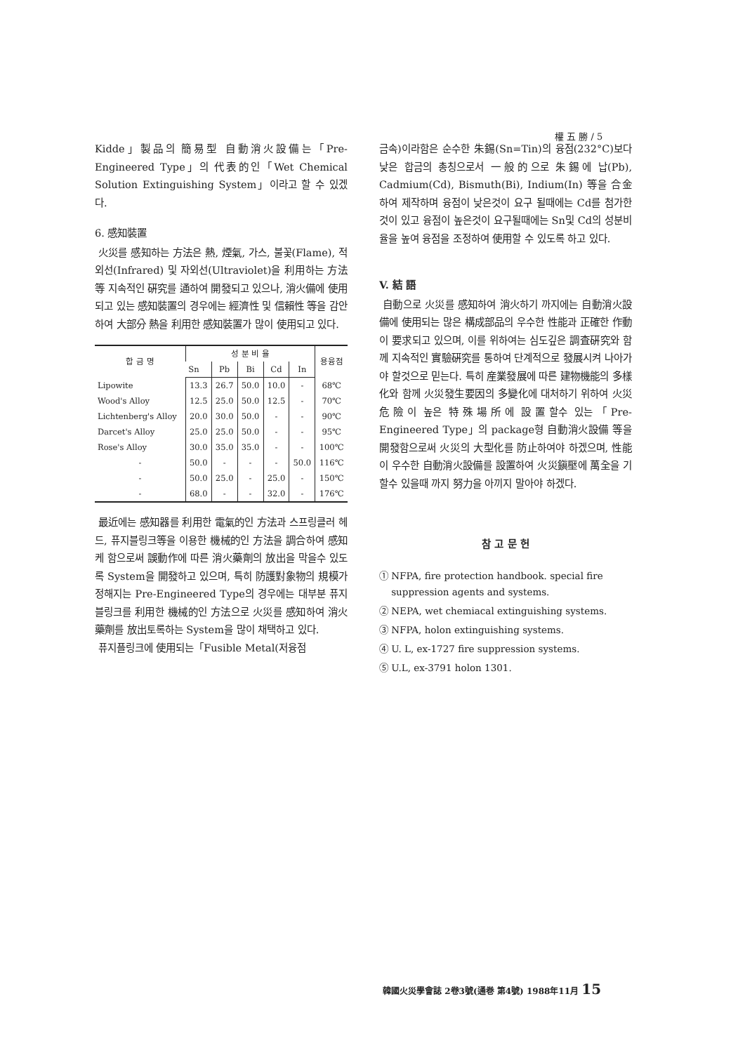權 五 勝 / 5
Kidde」製品의 簡易型 自動消火設備는「Pre-Engineered Type」의 代表的인「Wet Chemical Solution Extinguishing System」이라고 할 수 있겠다.
6. 感知裝置
火災를 感知하는 方法은 熱, 煙氣, 가스, 불꽃(Flame), 적외선(Infrared) 및 자외선(Ultraviolet)을 利用하는 方法等 지속적인 硏究를 通하여 開發되고 있으나, 消火備에 使用되고 있는 感知裝置의 경우에는 經濟性 및 信賴性 等을 감안하여 大部分 熱을 利用한 感知裝置가 많이 使用되고 있다.
| 합 금 명 | 성 분 비 율 | | | | | 용융점 |
| --- | --- | --- | --- | --- | --- | --- |
| | Sn | Pb | Bi | Cd | In | |
| Lipowite | 13.3 | 26.7 | 50.0 | 10.0 | - | 68℃ |
| Wood's Alloy | 12.5 | 25.0 | 50.0 | 12.5 | - | 70℃ |
| Lichtenberg's Alloy | 20.0 | 30.0 | 50.0 | - | - | 90℃ |
| Darcet's Alloy | 25.0 | 25.0 | 50.0 | - | - | 95℃ |
| Rose's Alloy | 30.0 | 35.0 | 35.0 | - | - | 100℃ |
| - | 50.0 | - | - | - | 50.0 | 116℃ |
| - | 50.0 | 25.0 | - | 25.0 | - | 150℃ |
| - | 68.0 | - | - | 32.0 | - | 176℃ |
最近에는 感知器를 利用한 電氣的인 方法과 스프링클러 헤드, 퓨지블링크等을 이용한 機械的인 方法을 調合하여 感知케 함으로써 誤動作에 따른 消火藥劑의 放出을 막을수 있도록 System을 開發하고 있으며, 특히 防護對象物의 規模가 정해지는 Pre-Engineered Type의 경우에는 대부분 퓨지블링크를 利用한 機械的인 方法으로 火災를 感知하여 消火藥劑를 放出토록하는 System을 많이 채택하고 있다.
퓨지플링크에 使用되는「Fusible Metal(저융점
금속)이라함은 순수한 朱錫(Sn=Tin)의 융점(232°C)보다 낮은 합금의 총칭으로서 一般的으로 朱錫에 납(Pb), Cadmium(Cd), Bismuth(Bi), Indium(In) 等을 合金하여 제작하며 융점이 낮은것이 요구 될때에는 Cd를 첨가한것이 있고 융점이 높은것이 요구될때에는 Sn및 Cd의 성분비율을 높여 융점을 조정하여 使用할 수 있도록 하고 있다.
V. 結 語
自動으로 火災를 感知하여 消火하기 까지에는 自動消火設備에 使用되는 많은 構成部品의 우수한 性能과 正確한 作動이 要求되고 있으며, 이를 위하여는 심도깊은 調査硏究와 함께 지속적인 實驗硏究를 통하여 단계적으로 發展시켜 나아가야 할것으로 믿는다. 특히 産業發展에 따른 建物機能의 多樣化와 함께 火災發生要因의 多變化에 대처하기 위하여 火災危險이 높은 特殊場所에 設置할수 있는「Pre-Engineered Type」의 package형 自動消火設備 等을 開發함으로써 火災의 大型化를 防止하여야 하겠으며, 性能이 우수한 自動消火設備를 設置하여 火災鎭壓에 萬全을 기할수 있을때 까지 努力을 아끼지 말아야 하겠다.
참 고 문 헌
① NFPA, fire protection handbook. special fire
suppression agents and systems.
② NEPA, wet chemiacal extinguishing systems.
③ NFPA, holon extinguishing systems.
④ U. L, ex-1727 fire suppression systems.
⑤ U.L, ex-3791 holon 1301.
韓國火災學會誌 2卷3號(通巻 第4號) 1988年11月 15